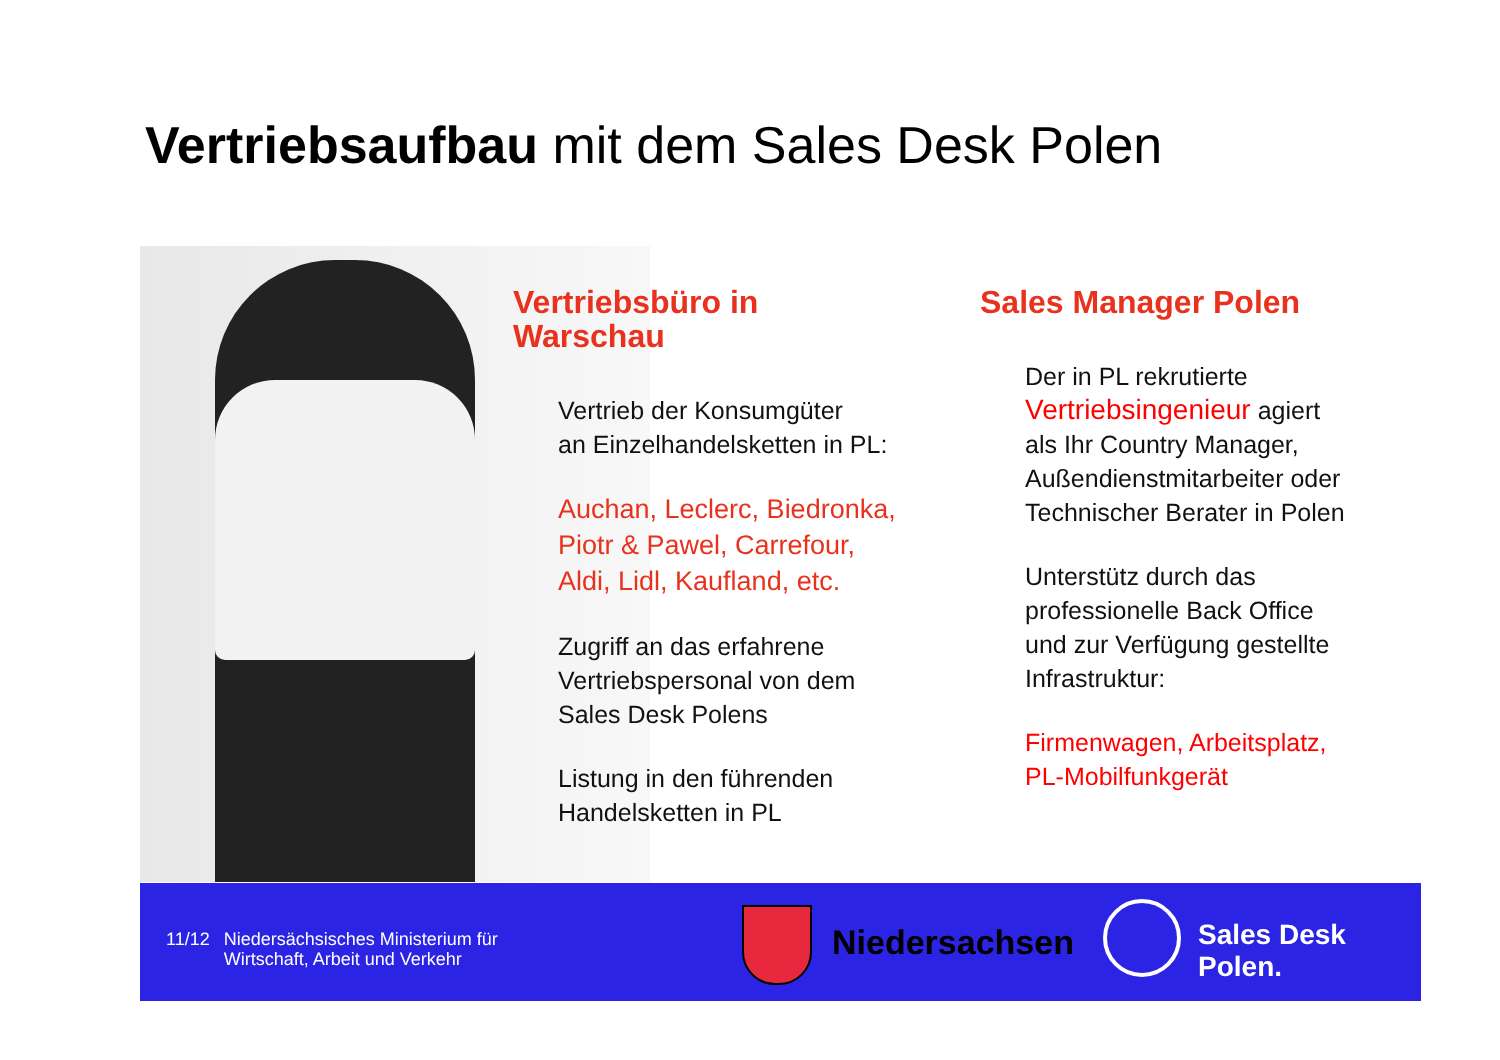Vertriebsaufbau mit dem Sales Desk Polen
Vertriebsbüro in Warschau
Vertrieb der Konsumgüter
an Einzelhandelsketten in PL:
Auchan, Leclerc, Biedronka,
Piotr & Pawel, Carrefour,
Aldi, Lidl, Kaufland, etc.
Zugriff an das erfahrene
Vertriebspersonal von dem
Sales Desk Polens
Listung in den führenden
Handelsketten in PL
Sales Manager Polen
Der in PL rekrutierte
Vertriebsingenieur agiert
als Ihr Country Manager,
Außendienstmitarbeiter oder
Technischer Berater in Polen
Unterstütz durch das
professionelle Back Office
und zur Verfügung gestellte
Infrastruktur:
Firmenwagen, Arbeitsplatz,
PL-Mobilfunkgerät
11/12 Niedersächsisches Ministerium für
Wirtschaft, Arbeit und Verkehr
Niedersachsen Sales Desk Polen.